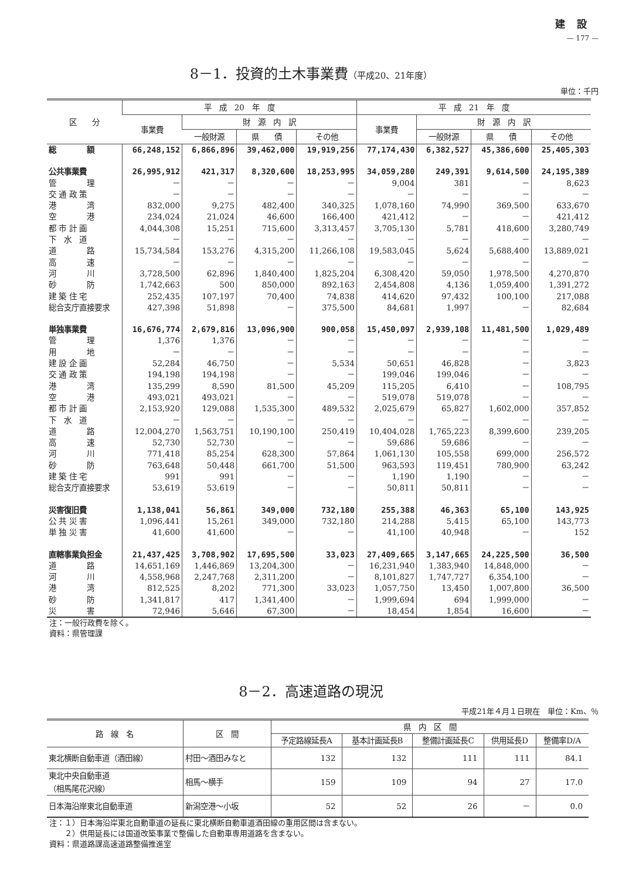建設
— 177 —
8－1．投資的土木事業費（平成20、21年度）
単位：千円
| 区 分 | 平 成 20 年 度 | | | | 平 成 21 年 度 | | | |
| --- | --- | --- | --- | --- | --- | --- | --- | --- |
| | 事業費 | 財 源 内 訳 | | | 事業費 | 財 源 内 訳 | | |
| | | 一般財源 | 県 債 | その他 | | 一般財源 | 県 債 | その他 |
| 総 額 | 66,248,152 | 6,866,896 | 39,462,000 | 19,919,256 | 77,174,430 | 6,382,527 | 45,386,600 | 25,405,303 |
| 公共事業費 | 26,995,912 | 421,317 | 8,320,600 | 18,253,995 | 34,059,280 | 249,391 | 9,614,500 | 24,195,389 |
| 管 理 | － | － | － | － | 9,004 | 381 | － | 8,623 |
| 交 通 政 策 | － | － | － | － | － | － | － | － |
| 港 湾 | 832,000 | 9,275 | 482,400 | 340,325 | 1,078,160 | 74,990 | 369,500 | 633,670 |
| 空 港 | 234,024 | 21,024 | 46,600 | 166,400 | 421,412 | － | － | 421,412 |
| 都 市 計 画 | 4,044,308 | 15,251 | 715,600 | 3,313,457 | 3,705,130 | 5,781 | 418,600 | 3,280,749 |
| 下 水 道 | － | － | － | － | － | － | － | － |
| 道 路 | 15,734,584 | 153,276 | 4,315,200 | 11,266,108 | 19,583,045 | 5,624 | 5,688,400 | 13,889,021 |
| 高 速 | － | － | － | － | － | － | － | － |
| 河 川 | 3,728,500 | 62,896 | 1,840,400 | 1,825,204 | 6,308,420 | 59,050 | 1,978,500 | 4,270,870 |
| 砂 防 | 1,742,663 | 500 | 850,000 | 892,163 | 2,454,808 | 4,136 | 1,059,400 | 1,391,272 |
| 建 築 住 宅 | 252,435 | 107,197 | 70,400 | 74,838 | 414,620 | 97,432 | 100,100 | 217,088 |
| 総合支庁直接要求 | 427,398 | 51,898 | － | 375,500 | 84,681 | 1,997 | － | 82,684 |
| 単独事業費 | 16,676,774 | 2,679,816 | 13,096,900 | 900,058 | 15,450,097 | 2,939,108 | 11,481,500 | 1,029,489 |
| 管 理 | 1,376 | 1,376 | － | － | － | － | － | － |
| 用 地 | － | － | － | － | － | － | － | － |
| 建 設 企 画 | 52,284 | 46,750 | － | 5,534 | 50,651 | 46,828 | － | 3,823 |
| 交 通 政 策 | 194,198 | 194,198 | － | － | 199,046 | 199,046 | － | － |
| 港 湾 | 135,299 | 8,590 | 81,500 | 45,209 | 115,205 | 6,410 | － | 108,795 |
| 空 港 | 493,021 | 493,021 | － | － | 519,078 | 519,078 | － | － |
| 都 市 計 画 | 2,153,920 | 129,088 | 1,535,300 | 489,532 | 2,025,679 | 65,827 | 1,602,000 | 357,852 |
| 下 水 道 | － | － | － | － | － | － | － | － |
| 道 路 | 12,004,270 | 1,563,751 | 10,190,100 | 250,419 | 10,404,028 | 1,765,223 | 8,399,600 | 239,205 |
| 高 速 | 52,730 | 52,730 | － | － | 59,686 | 59,686 | － | － |
| 河 川 | 771,418 | 85,254 | 628,300 | 57,864 | 1,061,130 | 105,558 | 699,000 | 256,572 |
| 砂 防 | 763,648 | 50,448 | 661,700 | 51,500 | 963,593 | 119,451 | 780,900 | 63,242 |
| 建 築 住 宅 | 991 | 991 | － | － | 1,190 | 1,190 | － | － |
| 総合支庁直接要求 | 53,619 | 53,619 | － | － | 50,811 | 50,811 | － | － |
| 災害復旧費 | 1,138,041 | 56,861 | 349,000 | 732,180 | 255,388 | 46,363 | 65,100 | 143,925 |
| 公 共 災 害 | 1,096,441 | 15,261 | 349,000 | 732,180 | 214,288 | 5,415 | 65,100 | 143,773 |
| 単 独 災 害 | 41,600 | 41,600 | － | － | 41,100 | 40,948 | － | 152 |
| 直轄事業負担金 | 21,437,425 | 3,708,902 | 17,695,500 | 33,023 | 27,409,665 | 3,147,665 | 24,225,500 | 36,500 |
| 道 路 | 14,651,169 | 1,446,869 | 13,204,300 | － | 16,231,940 | 1,383,940 | 14,848,000 | － |
| 河 川 | 4,558,968 | 2,247,768 | 2,311,200 | － | 8,101,827 | 1,747,727 | 6,354,100 | － |
| 港 湾 | 812,525 | 8,202 | 771,300 | 33,023 | 1,057,750 | 13,450 | 1,007,800 | 36,500 |
| 砂 防 | 1,341,817 | 417 | 1,341,400 | － | 1,999,694 | 694 | 1,999,000 | － |
| 災 害 | 72,946 | 5,646 | 67,300 | － | 18,454 | 1,854 | 16,600 | － |
注：一般行政費を除く。
資料：県管理課
8－2．高速道路の現況
平成21年４月１日現在　単位：Km、％
| 路 線 名 | 区 間 | 県 内 区 間 | | | | |
| --- | --- | --- | --- | --- | --- | --- |
| | | 予定路線延長A | 基本計画延長B | 整備計画延長C | 供用延長D | 整備率D/A |
| 東北横断自動車道（酒田線） | 村田～酒田みなと | 132 | 132 | 111 | 111 | 84.1 |
| 東北中央自動車道 （相馬尾花沢線） | 相馬～横手 | 159 | 109 | 94 | 27 | 17.0 |
| 日本海沿岸東北自動車道 | 新潟空港～小坂 | 52 | 52 | 26 | － | 0.0 |
注：１）日本海沿岸東北自動車道の延長に東北横断自動車道酒田線の重用区間は含まない。
　　２）供用延長には国道改築事業で整備した自動車専用道路を含まない。
資料：県道路課高速道路整備推進室